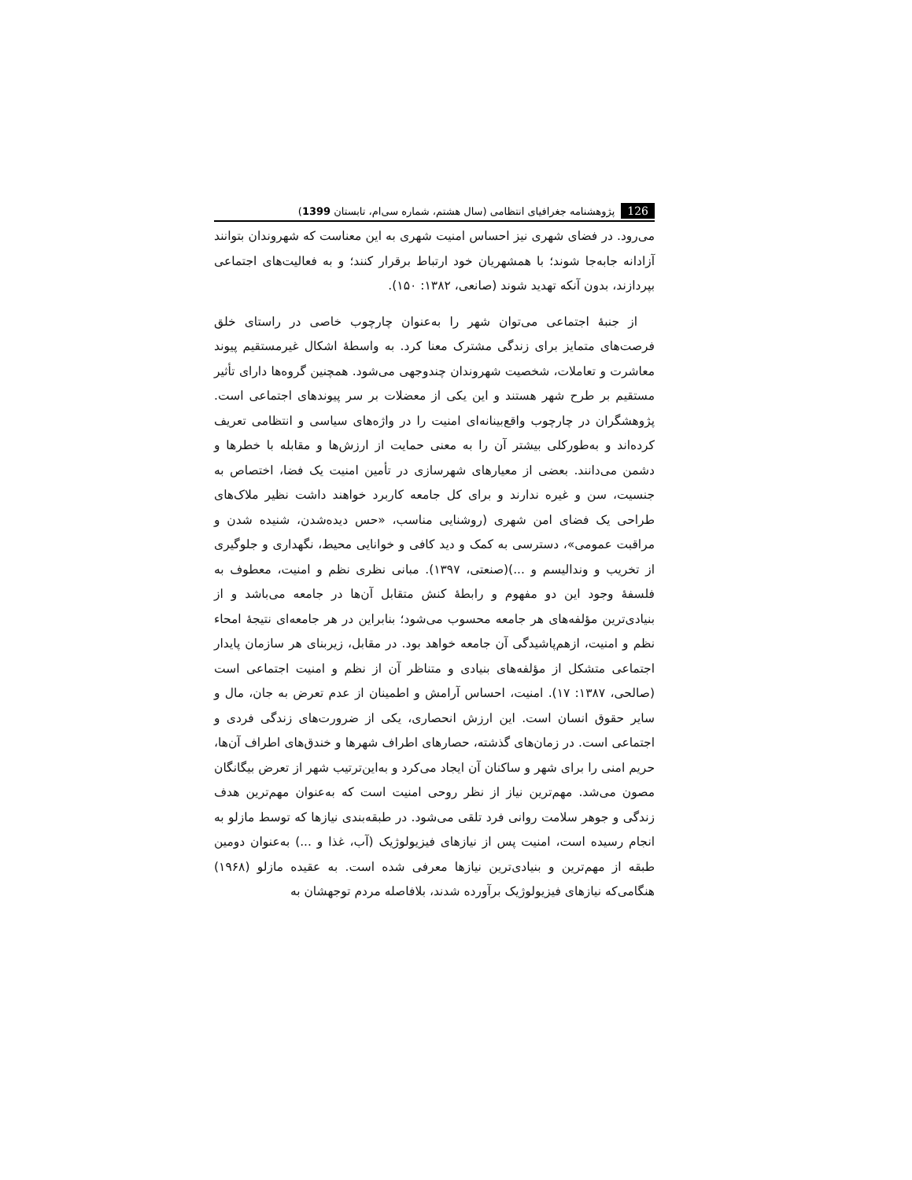126 پژوهشنامه جغرافیای انتظامی (سال هشتم، شماره سی‌ام، تابستان 1399)
می‌رود. در فضای شهری نیز احساس امنیت شهری به این معناست که شهروندان بتوانند آزادانه جابه‌جا شوند؛ با همشهریان خود ارتباط برقرار کنند؛ و به فعالیت‌های اجتماعی بپردازند، بدون آنکه تهدید شوند (صانعی، ۱۳۸۲: ۱۵۰).
از جنبهٔ اجتماعی می‌توان شهر را به‌عنوان چارچوب خاصی در راستای خلق فرصت‌های متمایز برای زندگی مشترک معنا کرد. به واسطهٔ اشکال غیرمستقیم پیوند معاشرت و تعاملات، شخصیت شهروندان چندوجهی می‌شود. همچنین گروه‌ها دارای تأثیر مستقیم بر طرح شهر هستند و این یکی از معضلات بر سر پیوندهای اجتماعی است. پژوهشگران در چارچوب واقع‌بینانه‌ای امنیت را در واژه‌های سیاسی و انتظامی تعریف کرده‌اند و به‌طورکلی بیشتر آن را به معنی حمایت از ارزش‌ها و مقابله با خطرها و دشمن می‌دانند. بعضی از معیارهای شهرسازی در تأمین امنیت یک فضا، اختصاص به جنسیت، سن و غیره ندارند و برای کل جامعه کاربرد خواهند داشت نظیر ملاک‌های طراحی یک فضای امن شهری (روشنایی مناسب، «حس دیده‌شدن، شنیده شدن و مراقبت عمومی»، دسترسی به کمک و دید کافی و خوانایی محیط، نگهداری و جلوگیری از تخریب و وندالیسم و ...)(صنعتی، ۱۳۹۷). مبانی نظری نظم و امنیت، معطوف به فلسفهٔ وجود این دو مفهوم و رابطهٔ کنش متقابل آن‌ها در جامعه می‌باشد و از بنیادی‌ترین مؤلفه‌های هر جامعه محسوب می‌شود؛ بنابراین در هر جامعه‌ای نتیجهٔ امحاء نظم و امنیت، ازهم‌پاشیدگی آن جامعه خواهد بود. در مقابل، زیربنای هر سازمان پایدار اجتماعی متشکل از مؤلفه‌های بنیادی و متناظر آن از نظم و امنیت اجتماعی است (صالحی، ۱۳۸۷: ۱۷). امنیت، احساس آرامش و اطمینان از عدم تعرض به جان، مال و سایر حقوق انسان است. این ارزش انحصاری، یکی از ضرورت‌های زندگی فردی و اجتماعی است. در زمان‌های گذشته، حصارهای اطراف شهرها و خندق‌های اطراف آن‌ها، حریم امنی را برای شهر و ساکنان آن ایجاد می‌کرد و به‌این‌ترتیب شهر از تعرض بیگانگان مصون می‌شد. مهم‌ترین نیاز از نظر روحی امنیت است که به‌عنوان مهم‌ترین هدف زندگی و جوهر سلامت روانی فرد تلقی می‌شود. در طبقه‌بندی نیازها که توسط مازلو به انجام رسیده است، امنیت پس از نیازهای فیزیولوژیک (آب، غذا و ...) به‌عنوان دومین طبقه از مهم‌ترین و بنیادی‌ترین نیازها معرفی شده است. به عقیده مازلو (۱۹۶۸) هنگامی‌که نیازهای فیزیولوژیک برآورده شدند، بلافاصله مردم توجهشان به